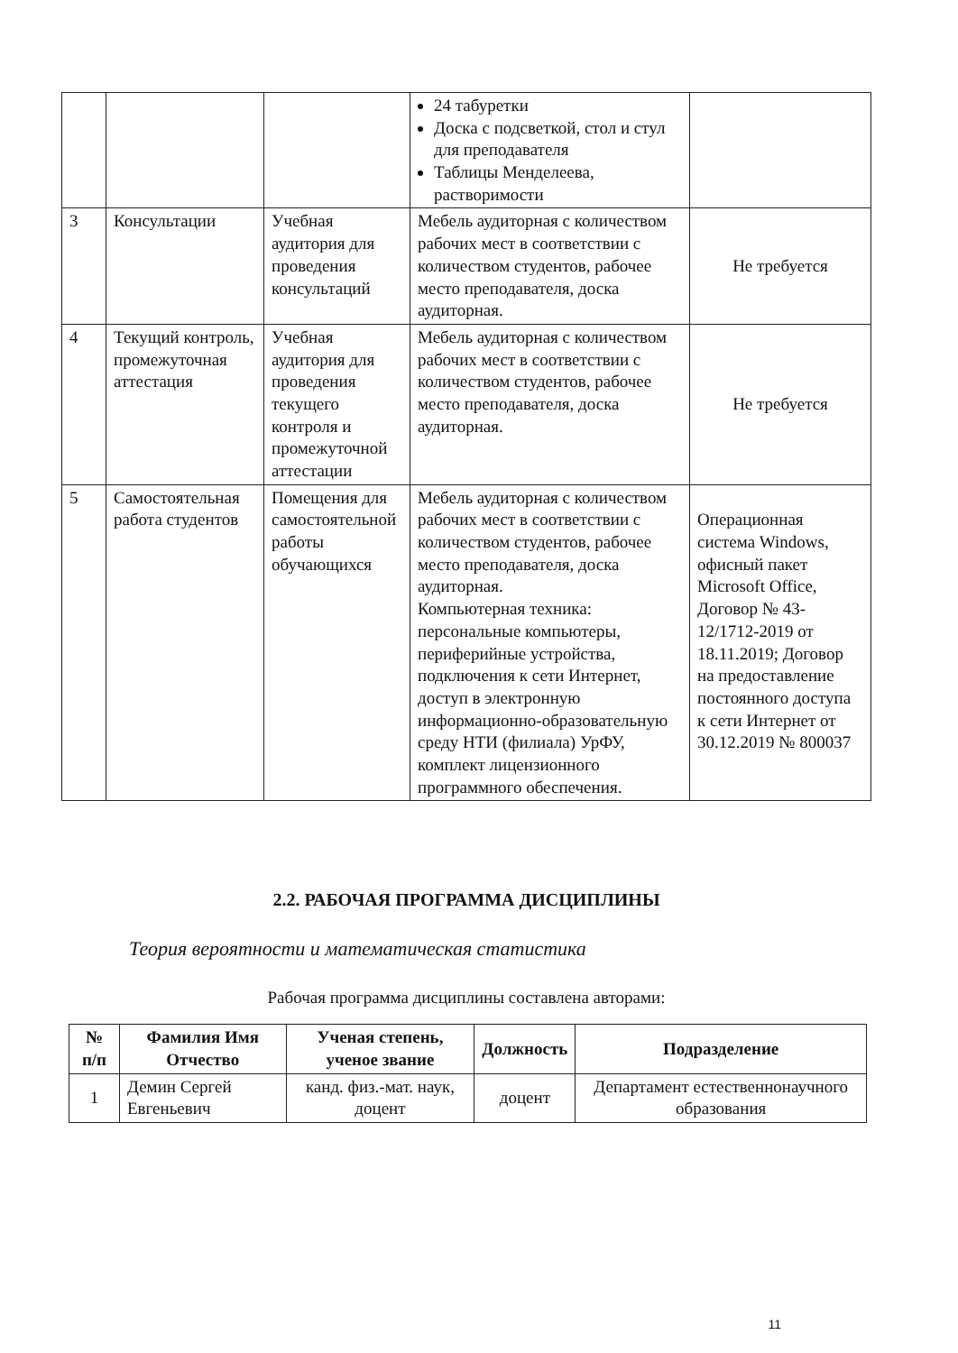| | | | 24 табуретки Доска с подсветкой, стол и стул для преподавателя Таблицы Менделеева, растворимости | |
| 3 | Консультации | Учебная аудитория для проведения консультаций | Мебель аудиторная с количеством рабочих мест в соответствии с количеством студентов, рабочее место преподавателя, доска аудиторная. | Не требуется |
| 4 | Текущий контроль, промежуточная аттестация | Учебная аудитория для проведения текущего контроля и промежуточной аттестации | Мебель аудиторная с количеством рабочих мест в соответствии с количеством студентов, рабочее место преподавателя, доска аудиторная. | Не требуется |
| 5 | Самостоятельная работа студентов | Помещения для самостоятельной работы обучающихся | Мебель аудиторная с количеством рабочих мест в соответствии с количеством студентов, рабочее место преподавателя, доска аудиторная. Компьютерная техника: персональные компьютеры, периферийные устройства, подключения к сети Интернет, доступ в электронную информационно-образовательную среду НТИ (филиала) УрФУ, комплект лицензионного программного обеспечения. | Операционная система Windows, офисный пакет Microsoft Office, Договор № 43-12/1712-2019 от 18.11.2019; Договор на предоставление постоянного доступа к сети Интернет от 30.12.2019 № 800037 |
2.2. РАБОЧАЯ ПРОГРАММА ДИСЦИПЛИНЫ
Теория вероятности и математическая статистика
Рабочая программа дисциплины составлена авторами:
| № п/п | Фамилия Имя Отчество | Ученая степень, ученое звание | Должность | Подразделение |
| --- | --- | --- | --- | --- |
| 1 | Демин Сергей Евгеньевич | канд. физ.-мат. наук, доцент | доцент | Департамент естественнонаучного образования |
11